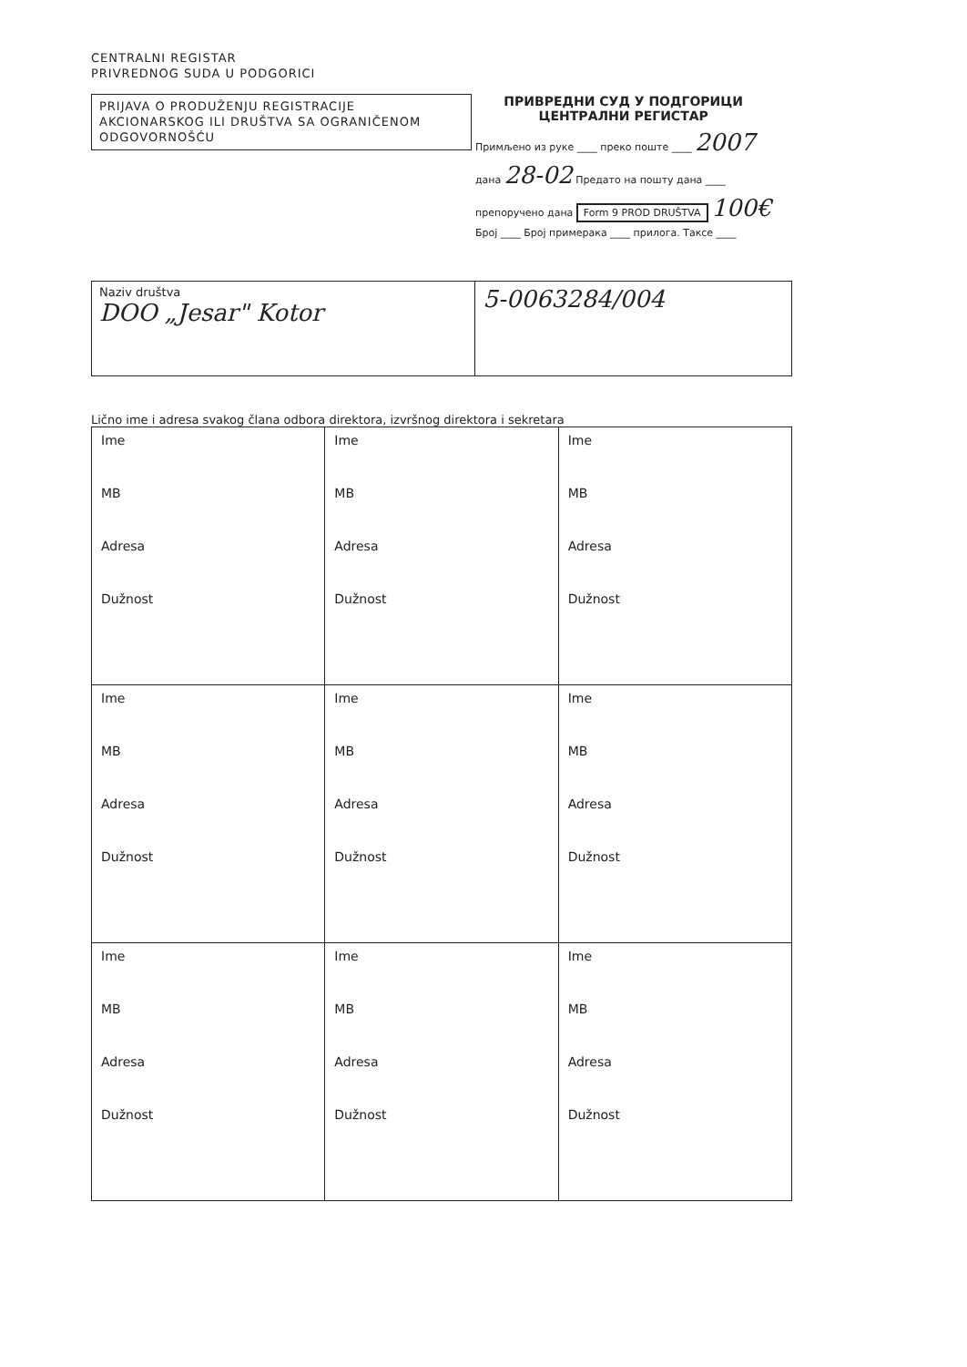CENTRALNI REGISTAR
PRIVREDNOG SUDA U PODGORICI
PRIJAVA O PRODUŽENJU REGISTRACIJE AKCIONARSKOG ILI DRUŠTVA SA OGRANIČENOM ODGOVORNOŠĆU
ПРИВРЕДНИ СУД У ПОДГОРИЦИ
ЦЕНТРАЛНИ РЕГИСТАР
Примљено из руке ____ преко поште ____ 2007
дана 28-02 Предато на пошту дана ____
препоручено дана Form 9 PROD DRUŠTVA 100€
Број ____ Број примерака ____ прилога. Таксе ____
| Naziv društva DOO „Jesar" Kotor | 5-0063284/004 |
Lično ime i adresa svakog člana odbora direktora, izvršnog direktora i sekretara
| Ime MB Adresa Dužnost | Ime MB Adresa Dužnost | Ime MB Adresa Dužnost |
| Ime MB Adresa Dužnost | Ime MB Adresa Dužnost | Ime MB Adresa Dužnost |
| Ime MB Adresa Dužnost | Ime MB Adresa Dužnost | Ime MB Adresa Dužnost |